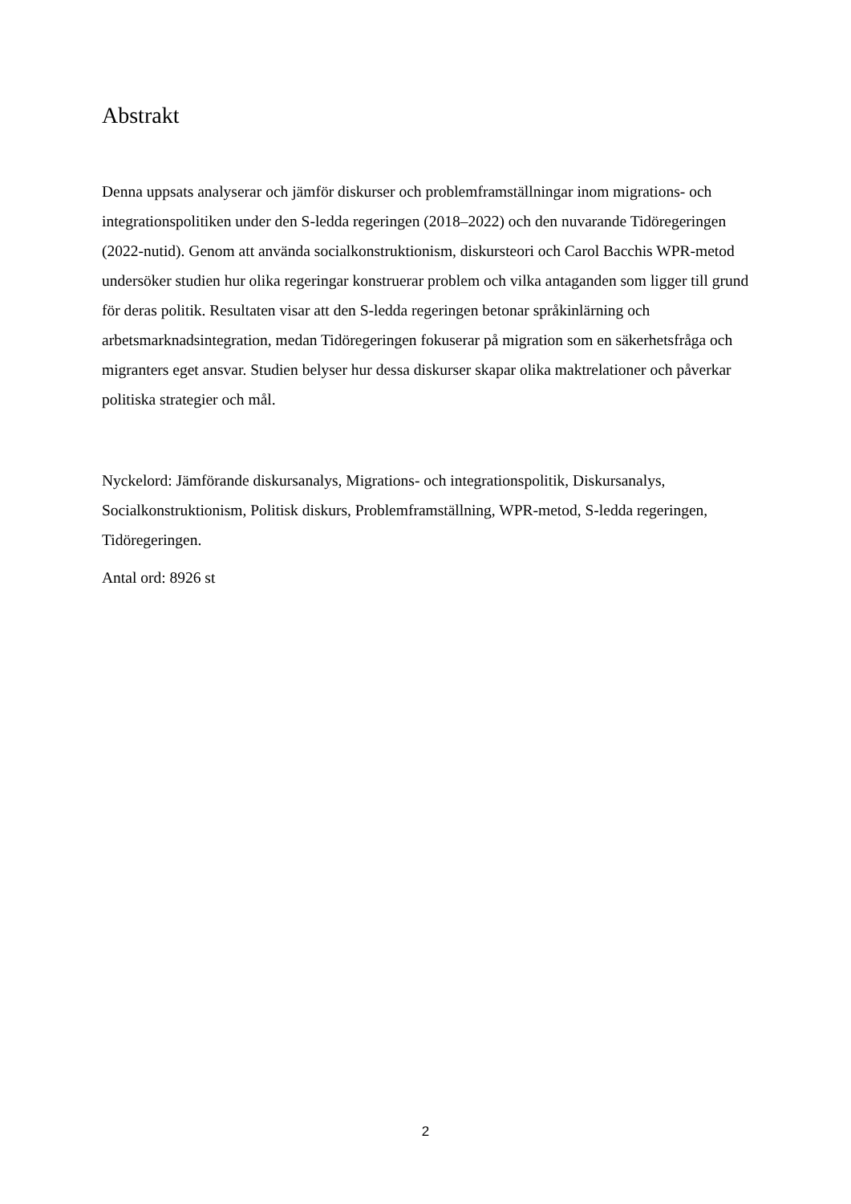Abstrakt
Denna uppsats analyserar och jämför diskurser och problemframställningar inom migrations- och integrationspolitiken under den S-ledda regeringen (2018–2022) och den nuvarande Tidöregeringen (2022-nutid). Genom att använda socialkonstruktionism, diskursteori och Carol Bacchis WPR-metod undersöker studien hur olika regeringar konstruerar problem och vilka antaganden som ligger till grund för deras politik. Resultaten visar att den S-ledda regeringen betonar språkinlärning och arbetsmarknadsintegration, medan Tidöregeringen fokuserar på migration som en säkerhetsfråga och migranters eget ansvar. Studien belyser hur dessa diskurser skapar olika maktrelationer och påverkar politiska strategier och mål.
Nyckelord: Jämförande diskursanalys, Migrations- och integrationspolitik, Diskursanalys, Socialkonstruktionism, Politisk diskurs, Problemframställning, WPR-metod, S-ledda regeringen, Tidöregeringen.
Antal ord: 8926 st
2